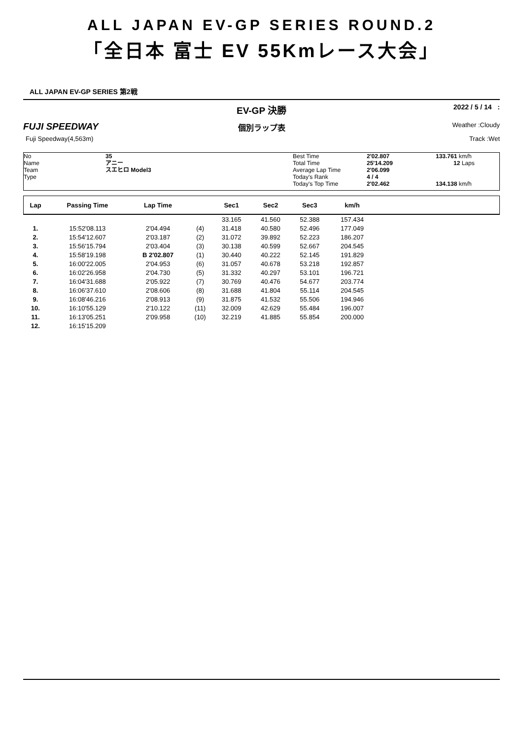ALL JAPAN EV-GP SERIES ROUND.2
「全日本 富士 EV 55Kmレース大会」
ALL JAPAN EV-GP SERIES 第2戦
EV-GP 決勝 2022 / 5 / 14 :
FUJI SPEEDWAY 個別ラップ表 Weather :Cloudy
Fuji Speedway(4,563m) Track :Wet
No
Name
Team
Type
35
アニー
スエヒロ Model3
Best Time
Total Time
Average Lap Time
Today's Rank
Today's Top Time
2'02.807
25'14.209
2'06.099
4 / 4
2'02.462
133.761 km/h
12 Laps
134.138 km/h
| Lap | Passing Time | Lap Time | | Sec1 | Sec2 | Sec3 | km/h | |
| --- | --- | --- | --- | --- | --- | --- | --- | --- |
| | | | | 33.165 | 41.560 | 52.388 | 157.434 | |
| 1. | 15:52'08.113 | 2'04.494 | (4) | 31.418 | 40.580 | 52.496 | 177.049 | |
| 2. | 15:54'12.607 | 2'03.187 | (2) | 31.072 | 39.892 | 52.223 | 186.207 | |
| 3. | 15:56'15.794 | 2'03.404 | (3) | 30.138 | 40.599 | 52.667 | 204.545 | |
| 4. | 15:58'19.198 | B 2'02.807 | (1) | 30.440 | 40.222 | 52.145 | 191.829 | |
| 5. | 16:00'22.005 | 2'04.953 | (6) | 31.057 | 40.678 | 53.218 | 192.857 | |
| 6. | 16:02'26.958 | 2'04.730 | (5) | 31.332 | 40.297 | 53.101 | 196.721 | |
| 7. | 16:04'31.688 | 2'05.922 | (7) | 30.769 | 40.476 | 54.677 | 203.774 | |
| 8. | 16:06'37.610 | 2'08.606 | (8) | 31.688 | 41.804 | 55.114 | 204.545 | |
| 9. | 16:08'46.216 | 2'08.913 | (9) | 31.875 | 41.532 | 55.506 | 194.946 | |
| 10. | 16:10'55.129 | 2'10.122 | (11) | 32.009 | 42.629 | 55.484 | 196.007 | |
| 11. | 16:13'05.251 | 2'09.958 | (10) | 32.219 | 41.885 | 55.854 | 200.000 | |
| 12. | 16:15'15.209 | | | | | | | |